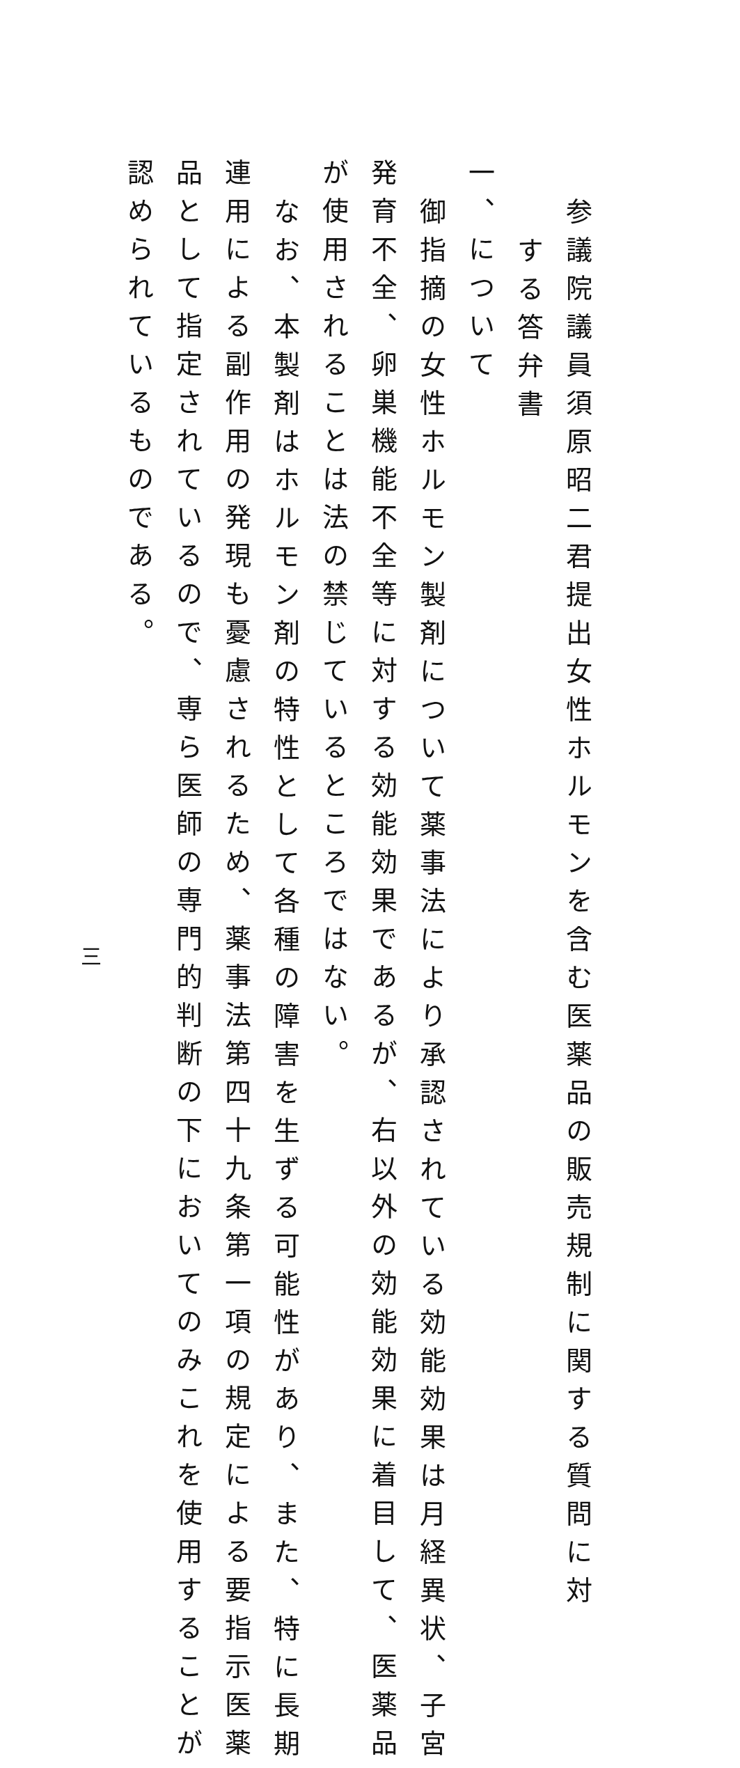参議院議員須原昭二君提出女性ホルモンを含む医薬品の販売規制に関する質問に対
する答弁書
一、について
御指摘の女性ホルモン製剤について薬事法により承認されている効能効果は月経異状、子宮
発育不全、卵巣機能不全等に対する効能効果であるが、右以外の効能効果に着目して、医薬品
が使用されることは法の禁じているところではない。
なお、本製剤はホルモン剤の特性として各種の障害を生ずる可能性があり、また、特に長期
連用による副作用の発現も憂慮されるため、薬事法第四十九条第一項の規定による要指示医薬
品として指定されているので、専ら医師の専門的判断の下においてのみこれを使用することが
認められているものである。
三